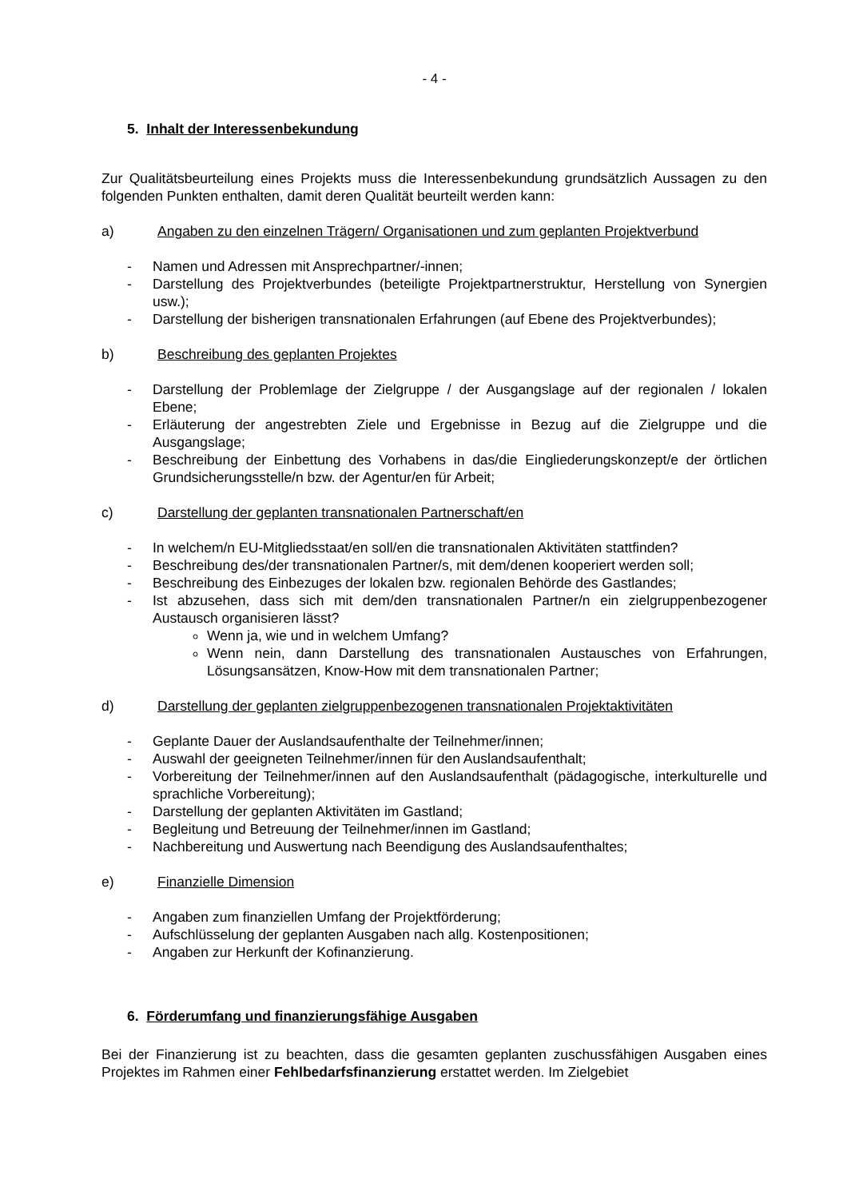- 4 -
5. Inhalt der Interessenbekundung
Zur Qualitätsbeurteilung eines Projekts muss die Interessenbekundung grundsätzlich Aussagen zu den folgenden Punkten enthalten, damit deren Qualität beurteilt werden kann:
a) Angaben zu den einzelnen Trägern/ Organisationen und zum geplanten Projektverbund
- Namen und Adressen mit Ansprechpartner/-innen;
- Darstellung des Projektverbundes (beteiligte Projektpartnerstruktur, Herstellung von Synergien usw.);
- Darstellung der bisherigen transnationalen Erfahrungen (auf Ebene des Projektverbundes);
b) Beschreibung des geplanten Projektes
- Darstellung der Problemlage der Zielgruppe / der Ausgangslage auf der regionalen / lokalen Ebene;
- Erläuterung der angestrebten Ziele und Ergebnisse in Bezug auf die Zielgruppe und die Ausgangslage;
- Beschreibung der Einbettung des Vorhabens in das/die Eingliederungskonzept/e der örtlichen Grundsicherungsstelle/n bzw. der Agentur/en für Arbeit;
c) Darstellung der geplanten transnationalen Partnerschaft/en
- In welchem/n EU-Mitgliedsstaat/en soll/en die transnationalen Aktivitäten stattfinden?
- Beschreibung des/der transnationalen Partner/s, mit dem/denen kooperiert werden soll;
- Beschreibung des Einbezuges der lokalen bzw. regionalen Behörde des Gastlandes;
- Ist abzusehen, dass sich mit dem/den transnationalen Partner/n ein zielgruppenbezogener Austausch organisieren lässt?
Wenn ja, wie und in welchem Umfang?
Wenn nein, dann Darstellung des transnationalen Austausches von Erfahrungen, Lösungsansätzen, Know-How mit dem transnationalen Partner;
d) Darstellung der geplanten zielgruppenbezogenen transnationalen Projektaktivitäten
- Geplante Dauer der Auslandsaufenthalte der Teilnehmer/innen;
- Auswahl der geeigneten Teilnehmer/innen für den Auslandsaufenthalt;
- Vorbereitung der Teilnehmer/innen auf den Auslandsaufenthalt (pädagogische, interkulturelle und sprachliche Vorbereitung);
- Darstellung der geplanten Aktivitäten im Gastland;
- Begleitung und Betreuung der Teilnehmer/innen im Gastland;
- Nachbereitung und Auswertung nach Beendigung des Auslandsaufenthaltes;
e) Finanzielle Dimension
- Angaben zum finanziellen Umfang der Projektförderung;
- Aufschlüsselung der geplanten Ausgaben nach allg. Kostenpositionen;
- Angaben zur Herkunft der Kofinanzierung.
6. Förderumfang und finanzierungsfähige Ausgaben
Bei der Finanzierung ist zu beachten, dass die gesamten geplanten zuschussfähigen Ausgaben eines Projektes im Rahmen einer Fehlbedarfsfinanzierung erstattet werden. Im Zielgebiet